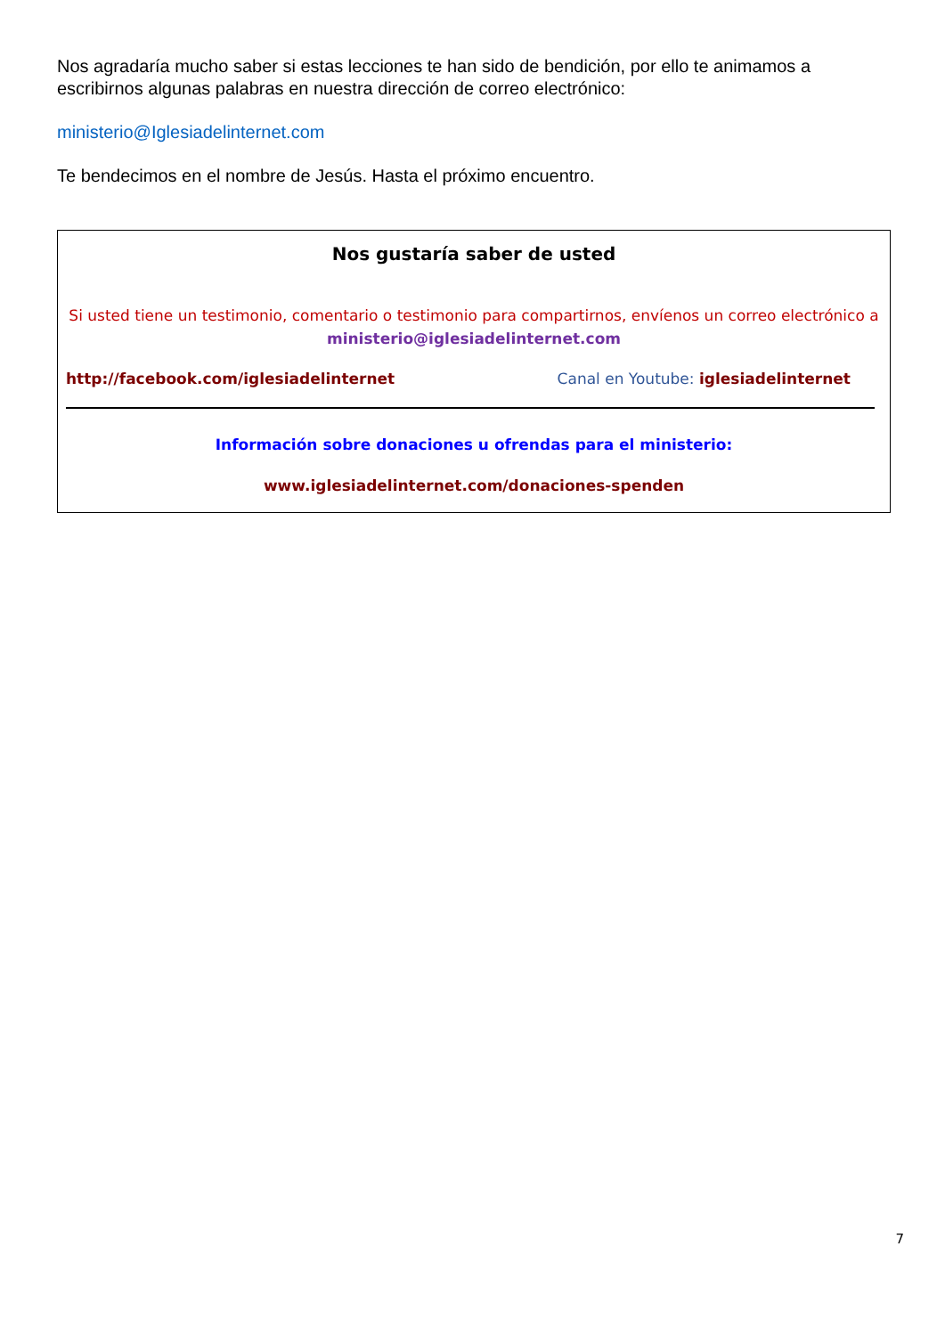Nos agradaría mucho saber si estas lecciones te han sido de bendición, por ello te animamos a escribirnos algunas palabras en nuestra dirección de correo electrónico:
ministerio@Iglesiadelinternet.com
Te bendecimos en el nombre de Jesús. Hasta el próximo encuentro.
Nos gustaría saber de usted
Si usted tiene un testimonio, comentario o testimonio para compartirnos, envíenos un correo electrónico a ministerio@iglesiadelinternet.com
http://facebook.com/iglesiadelinternet Canal en Youtube: iglesiadelinternet
Información sobre donaciones u ofrendas para el ministerio:
www.iglesiadelinternet.com/donaciones-spenden
7